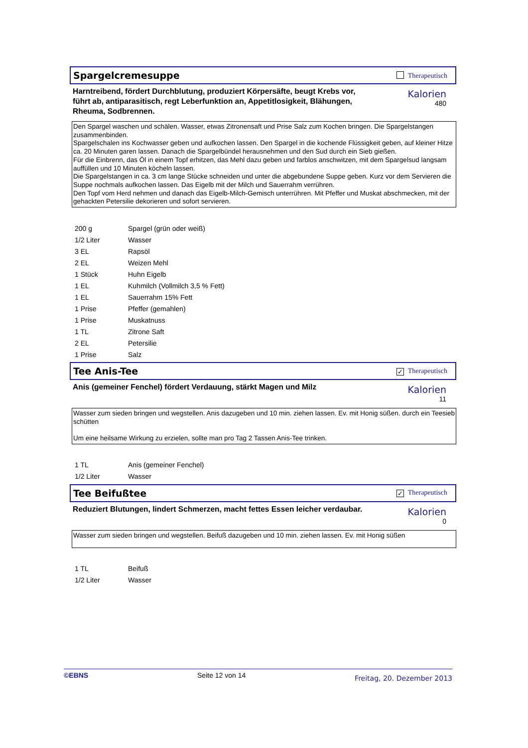Spargelcremesuppe
Therapeutisch
Harntreibend, fördert Durchblutung, produziert Körpersäfte, beugt Krebs vor, führt ab, antiparasitisch, regt Leberfunktion an, Appetitlosigkeit, Blähungen, Rheuma, Sodbrennen.
Kalorien
480
Den Spargel waschen und schälen. Wasser, etwas Zitronensaft und Prise Salz zum Kochen bringen. Die Spargelstangen zusammenbinden.
Spargelschalen ins Kochwasser geben und aufkochen lassen. Den Spargel in die kochende Flüssigkeit geben, auf kleiner Hitze ca. 20 Minuten garen lassen. Danach die Spargelbündel herausnehmen und den Sud durch ein Sieb gießen.
Für die Einbrenn, das Öl in einem Topf erhitzen, das Mehl dazu geben und farblos anschwitzen, mit dem Spargelsud langsam auffüllen und 10 Minuten köcheln lassen.
Die Spargelstangen in ca. 3 cm lange Stücke schneiden und unter die abgebundene Suppe geben. Kurz vor dem Servieren die Suppe nochmals aufkochen lassen. Das Eigelb mit der Milch und Sauerrahm verrühren.
Den Topf vom Herd nehmen und danach das Eigelb-Milch-Gemisch unterrühren. Mit Pfeffer und Muskat abschmecken, mit der gehackten Petersilie dekorieren und sofort servieren.
| 200 g | Spargel (grün oder weiß) |
| 1/2 Liter | Wasser |
| 3 EL | Rapsöl |
| 2 EL | Weizen Mehl |
| 1 Stück | Huhn Eigelb |
| 1 EL | Kuhmilch (Vollmilch 3,5 % Fett) |
| 1 EL | Sauerrahm 15% Fett |
| 1 Prise | Pfeffer (gemahlen) |
| 1 Prise | Muskatnuss |
| 1 TL | Zitrone Saft |
| 2 EL | Petersilie |
| 1 Prise | Salz |
Tee Anis-Tee
✓ Therapeutisch
Anis (gemeiner Fenchel) fördert Verdauung, stärkt Magen und Milz
Kalorien
11
Wasser zum sieden bringen und wegstellen. Anis dazugeben und 10 min. ziehen lassen. Ev. mit Honig süßen. durch ein Teesieb schütten
Um eine heilsame Wirkung zu erzielen, sollte man pro Tag 2 Tassen Anis-Tee trinken.
| 1 TL | Anis (gemeiner Fenchel) |
| 1/2 Liter | Wasser |
Tee Beifußtee
✓ Therapeutisch
Reduziert Blutungen, lindert Schmerzen, macht fettes Essen leicher verdaubar.
Kalorien
0
Wasser zum sieden bringen und wegstellen. Beifuß dazugeben und 10 min. ziehen lassen. Ev. mit Honig süßen
| 1 TL | Beifuß |
| 1/2 Liter | Wasser |
©EBNS Seite 12 von 14 Freitag, 20. Dezember 2013